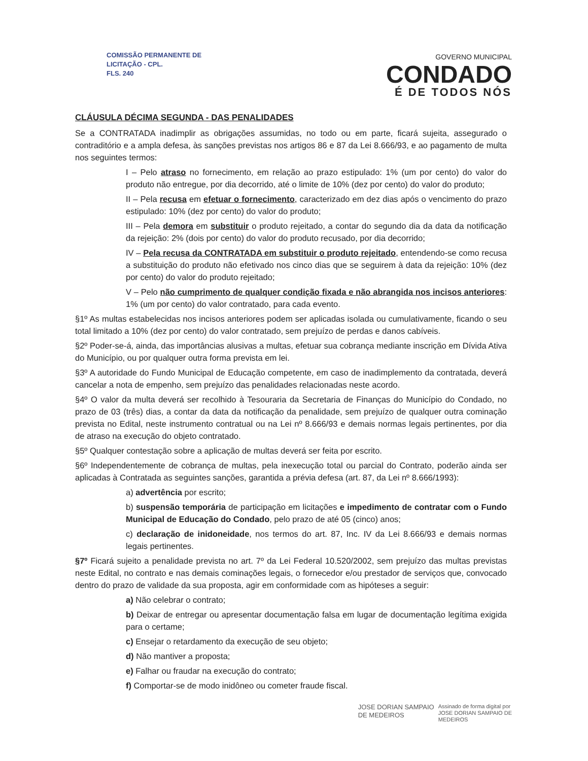COMISSÃO PERMANENTE DE
LICITAÇÃO - CPL.
FLS. 240
GOVERNO MUNICIPAL
CONDADO
É DE TODOS NÓS
CLÁUSULA DÉCIMA SEGUNDA - DAS PENALIDADES
Se a CONTRATADA inadimplir as obrigações assumidas, no todo ou em parte, ficará sujeita, assegurado o contraditório e a ampla defesa, às sanções previstas nos artigos 86 e 87 da Lei 8.666/93, e ao pagamento de multa nos seguintes termos:
I – Pelo atraso no fornecimento, em relação ao prazo estipulado: 1% (um por cento) do valor do produto não entregue, por dia decorrido, até o limite de 10% (dez por cento) do valor do produto;
II – Pela recusa em efetuar o fornecimento, caracterizado em dez dias após o vencimento do prazo estipulado: 10% (dez por cento) do valor do produto;
III – Pela demora em substituir o produto rejeitado, a contar do segundo dia da data da notificação da rejeição: 2% (dois por cento) do valor do produto recusado, por dia decorrido;
IV – Pela recusa da CONTRATADA em substituir o produto rejeitado, entendendo-se como recusa a substituição do produto não efetivado nos cinco dias que se seguirem à data da rejeição: 10% (dez por cento) do valor do produto rejeitado;
V – Pelo não cumprimento de qualquer condição fixada e não abrangida nos incisos anteriores: 1% (um por cento) do valor contratado, para cada evento.
§1º As multas estabelecidas nos incisos anteriores podem ser aplicadas isolada ou cumulativamente, ficando o seu total limitado a 10% (dez por cento) do valor contratado, sem prejuízo de perdas e danos cabíveis.
§2º Poder-se-á, ainda, das importâncias alusivas a multas, efetuar sua cobrança mediante inscrição em Dívida Ativa do Município, ou por qualquer outra forma prevista em lei.
§3º A autoridade do Fundo Municipal de Educação competente, em caso de inadimplemento da contratada, deverá cancelar a nota de empenho, sem prejuízo das penalidades relacionadas neste acordo.
§4º O valor da multa deverá ser recolhido à Tesouraria da Secretaria de Finanças do Município do Condado, no prazo de 03 (três) dias, a contar da data da notificação da penalidade, sem prejuízo de qualquer outra cominação prevista no Edital, neste instrumento contratual ou na Lei nº 8.666/93 e demais normas legais pertinentes, por dia de atraso na execução do objeto contratado.
§5º Qualquer contestação sobre a aplicação de multas deverá ser feita por escrito.
§6º Independentemente de cobrança de multas, pela inexecução total ou parcial do Contrato, poderão ainda ser aplicadas à Contratada as seguintes sanções, garantida a prévia defesa (art. 87, da Lei nº 8.666/1993):
a) advertência por escrito;
b) suspensão temporária de participação em licitações e impedimento de contratar com o Fundo Municipal de Educação do Condado, pelo prazo de até 05 (cinco) anos;
c) declaração de inidoneidade, nos termos do art. 87, Inc. IV da Lei 8.666/93 e demais normas legais pertinentes.
§7º Ficará sujeito a penalidade prevista no art. 7º da Lei Federal 10.520/2002, sem prejuízo das multas previstas neste Edital, no contrato e nas demais cominações legais, o fornecedor e/ou prestador de serviços que, convocado dentro do prazo de validade da sua proposta, agir em conformidade com as hipóteses a seguir:
a) Não celebrar o contrato;
b) Deixar de entregar ou apresentar documentação falsa em lugar de documentação legítima exigida para o certame;
c) Ensejar o retardamento da execução de seu objeto;
d) Não mantiver a proposta;
e) Falhar ou fraudar na execução do contrato;
f) Comportar-se de modo inidôneo ou cometer fraude fiscal.
JOSE DORIAN SAMPAIO
DE MEDEIROS
Assinado de forma digital por
JOSE DORIAN SAMPAIO DE
MEDEIROS